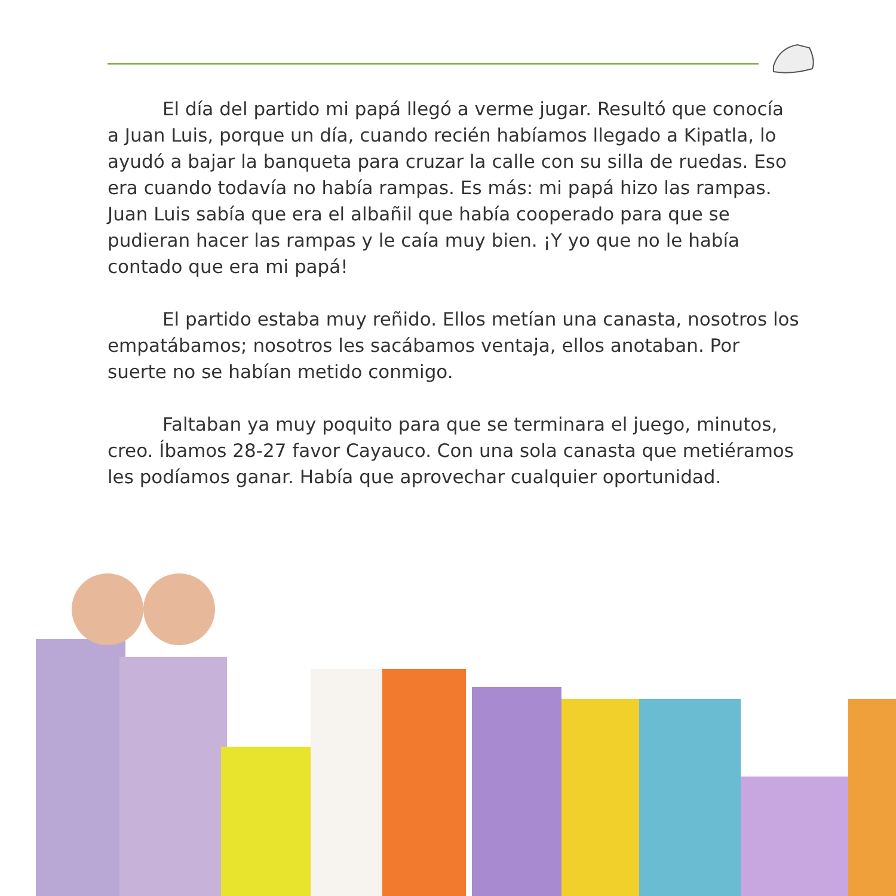El día del partido mi papá llegó a verme jugar. Resultó que conocía a Juan Luis, porque un día, cuando recién habíamos llegado a Kipatla, lo ayudó a bajar la banqueta para cruzar la calle con su silla de ruedas. Eso era cuando todavía no había rampas. Es más: mi papá hizo las rampas. Juan Luis sabía que era el albañil que había cooperado para que se pudieran hacer las rampas y le caía muy bien. ¡Y yo que no le había contado que era mi papá!
El partido estaba muy reñido. Ellos metían una canasta, nosotros los empatábamos; nosotros les sacábamos ventaja, ellos anotaban. Por suerte no se habían metido conmigo.
Faltaban ya muy poquito para que se terminara el juego, minutos, creo. Íbamos 28-27 favor Cayauco. Con una sola canasta que metiéramos les podíamos ganar. Había que aprovechar cualquier oportunidad.